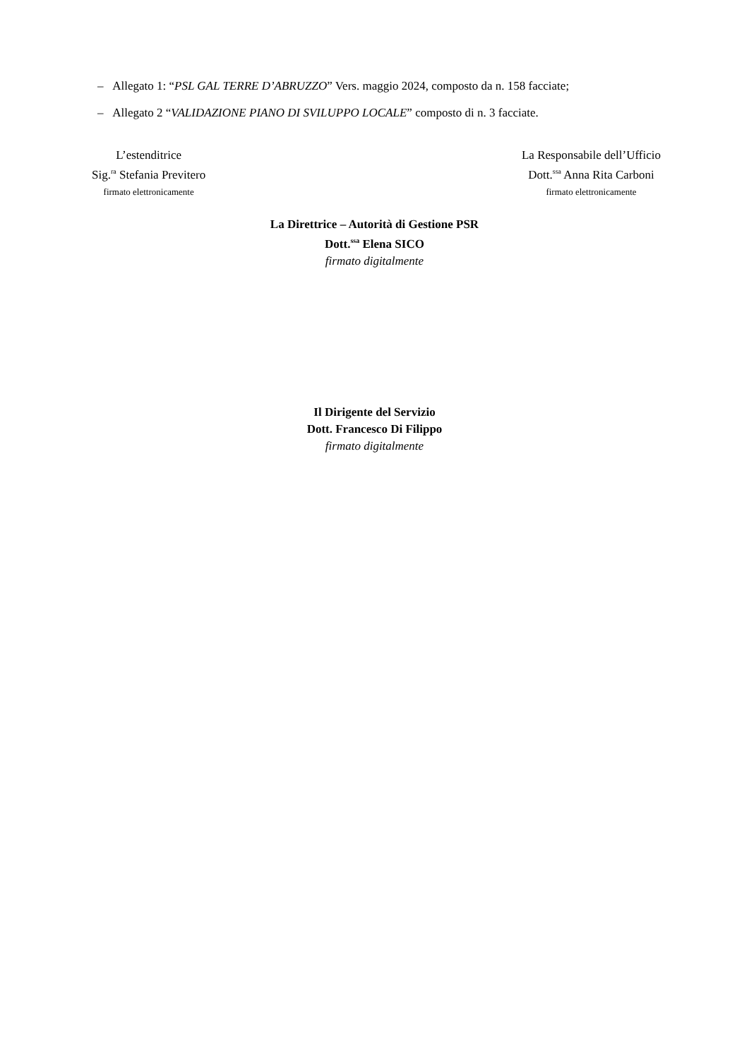– Allegato 1: “PSL GAL TERRE D’ABRUZZO” Vers. maggio 2024, composto da n. 158 facciate;
– Allegato 2 “VALIDAZIONE PIANO DI SVILUPPO LOCALE” composto di n. 3 facciate.
L’estenditrice
Sig.<sup>ra</sup> Stefania Previtero
firmato elettronicamente
La Responsabile dell’Ufficio
Dott.<sup>ssa</sup> Anna Rita Carboni
firmato elettronicamente
La Direttrice – Autorità di Gestione PSR
Dott.<sup>ssa</sup> Elena SICO
firmato digitalmente
Il Dirigente del Servizio
Dott. Francesco Di Filippo
firmato digitalmente